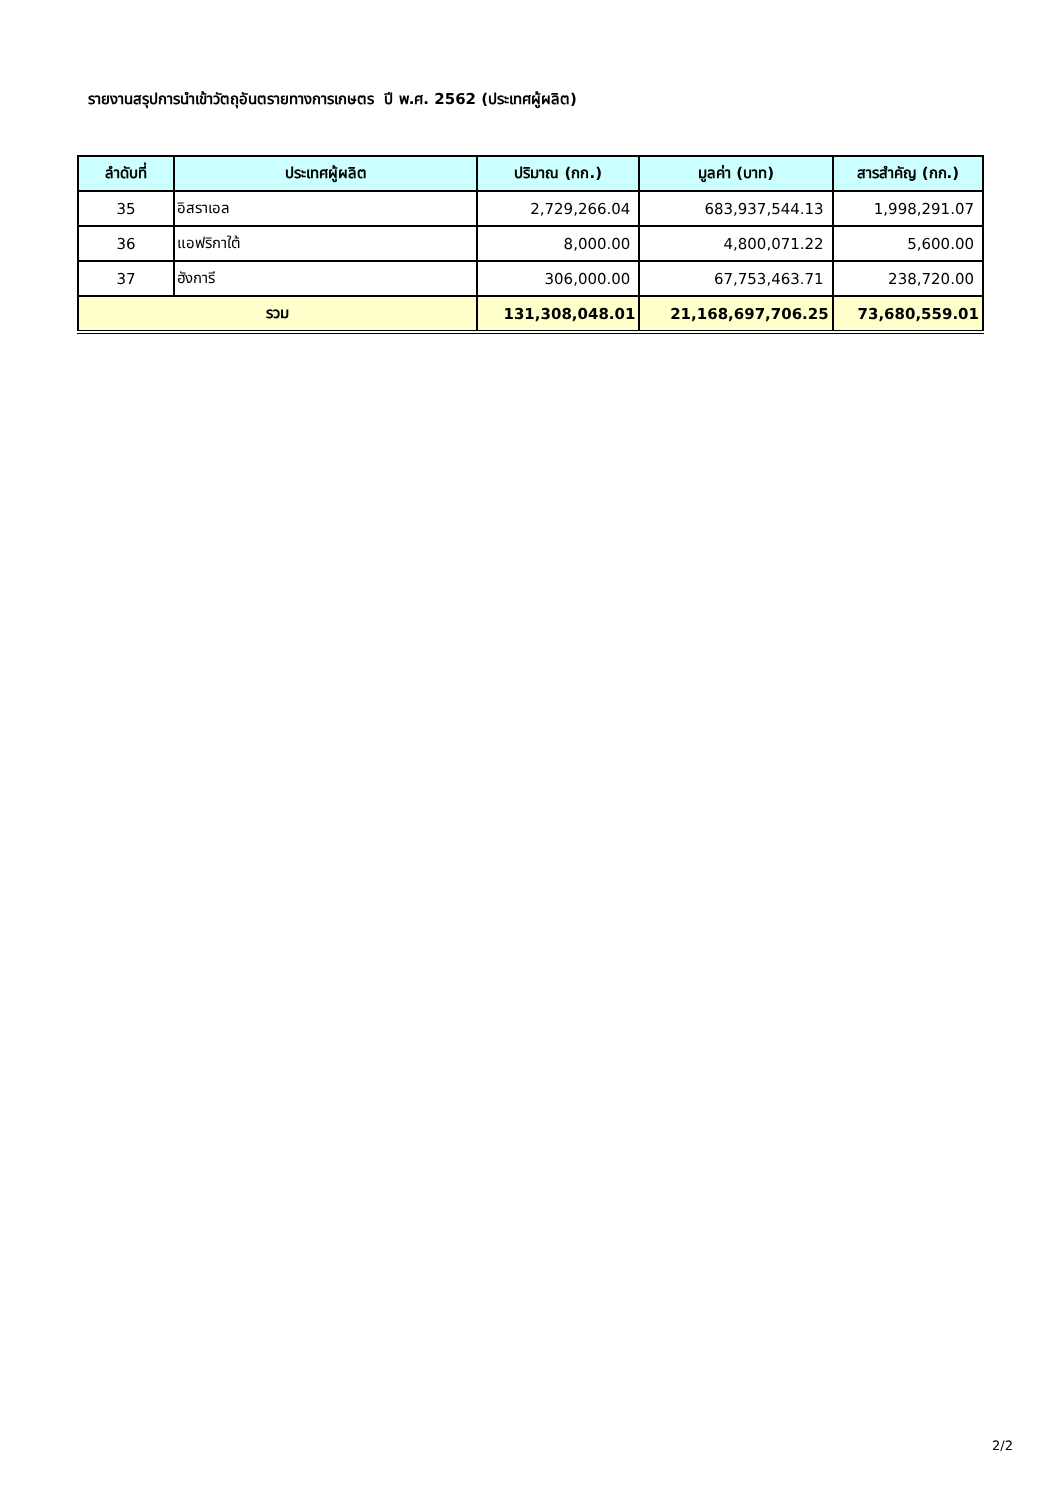รายงานสรุปการนำเข้าวัตถุอันตรายทางการเกษตร ปี พ.ศ. 2562 (ประเทศผู้ผลิต)
| ลำดับที่ | ประเทศผู้ผลิต | ปริมาณ (กก.) | มูลค่า (บาท) | สารสำคัญ (กก.) |
| --- | --- | --- | --- | --- |
| 35 | อิสราเอล | 2,729,266.04 | 683,937,544.13 | 1,998,291.07 |
| 36 | แอฟริกาใต้ | 8,000.00 | 4,800,071.22 | 5,600.00 |
| 37 | ฮังการี | 306,000.00 | 67,753,463.71 | 238,720.00 |
| รวม | | 131,308,048.01 | 21,168,697,706.25 | 73,680,559.01 |
2/2